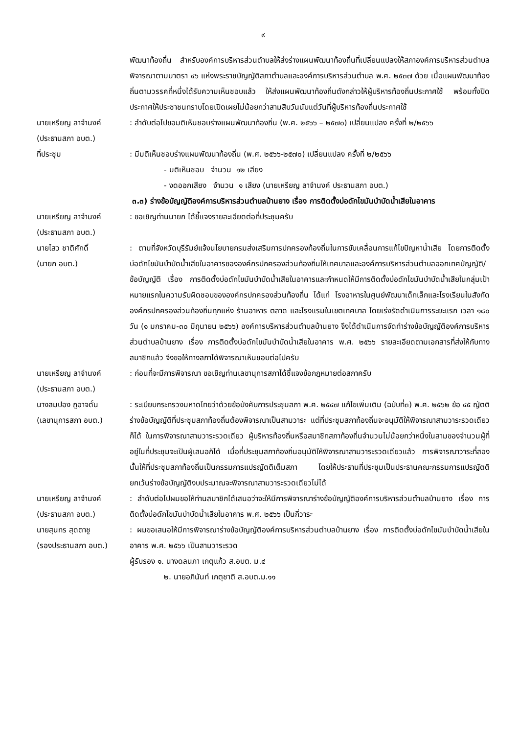๙
พัฒนาท้องถิ่น สำหรับองค์การบริหารส่วนตำบลให้ส่งร่างแผนพัฒนาท้องถิ่นที่เปลี่ยนแปลงให้สภาองค์การบริหารส่วนตำบลพิจารณาตามมาตรา ๔๖ แห่งพระราชบัญญัติสภาตำบลและองค์การบริหารส่วนตำบล พ.ศ. ๒๕๓๗ ด้วย เมื่อแผนพัฒนาท้องถิ่นตามวรรคที่หนึ่งได้รับความเห็นชอบแล้ว ให้ส่งแผนพัฒนาท้องถิ่นดังกล่าวให้ผู้บริหารท้องถิ่นประกาศใช้ พร้อมทั้งปิดประกาศให้ประชาชนทราบโดยเปิดเผยไม่น้อยกว่าสามสิบวันนับแต่วันที่ผู้บริหารท้องถิ่นประกาศใช้
นายเหรียญ ลาจำนงค์
(ประธานสภา อบต.)
: ลำดับต่อไปขอมติเห็นชอบร่างแผนพัฒนาท้องถิ่น (พ.ศ. ๒๕๖๖ – ๒๕๗๐) เปลี่ยนแปลง ครั้งที่ ๒/๒๕๖๖
ที่ประชุม : มีมติเห็นชอบร่างแผนพัฒนาท้องถิ่น (พ.ศ. ๒๕๖๖-๒๕๗๐) เปลี่ยนแปลง ครั้งที่ ๒/๒๕๖๖
- มติเห็นชอบ จำนวน ๑๒ เสียง
- งดออกเสียง จำนวน ๑ เสียง (นายเหรียญ ลาจำนงค์ ประธานสภา อบต.)
๓.๓) ร่างข้อบัญญัติองค์การบริหารส่วนตำบลบ้านยาง เรื่อง การติดตั้งบ่อดักไขมันบำบัดน้ำเสียในอาคาร
นายเหรียญ ลาจำนงค์
(ประธานสภา อบต.)
: ขอเชิญท่านนายก ได้ชี้แจงรายละเอียดต่อที่ประชุมครับ
นายไสว ชาติศักดิ์
(นายก อบต.)
: ตามที่จังหวัดบุรีรัมย์แจ้งนโยบายกรมส่งเสริมการปกครองท้องถิ่นในการขับเคลื่อนการแก้ไขปัญหาน้ำเสีย โดยการติดตั้งบ่อดักไขมันบำบัดน้ำเสียในอาคารขององค์กรปกครองส่วนท้องถิ่นให้เทศบาลและองค์การบริหารส่วนตำบลออกเทศบัญญัติ/ข้อบัญญัติ เรื่อง การติดตั้งบ่อดักไขมันบำบัดน้ำเสียในอาคารและกำหนดให้มีการติดตั้งบ่อดักไขมันบำบัดน้ำเสียในกลุ่มเป้าหมายแรกในความรับผิดชอบขององค์กรปกครองส่วนท้องถิ่น ได้แก่ โรงอาหารในศูนย์พัฒนาเด็กเล็กและโรงเรียนในสังกัดองค์กรปกครองส่วนท้องถิ่นทุกแห่ง ร้านอาหาร ตลาด และโรงแรมในเขตเทศบาล โดยเร่งรัดดำเนินการระยะแรก เวลา ๑๘๐ วัน (๑ มกราคม-๓๐ มิถุนายน ๒๕๖๖) องค์การบริหารส่วนตำบลบ้านยาง จึงได้ดำเนินการจัดทำร่างข้อบัญญัติองค์การบริหารส่วนตำบลบ้านยาง เรื่อง การติดตั้งบ่อดักไขมันบำบัดน้ำเสียในอาคาร พ.ศ. ๒๕๖๖ รายละเอียดตามเอกสารที่ส่งให้กับทางสมาชิกแล้ว จึงขอให้ทางสภาได้พิจารณาเห็นชอบต่อไปครับ
นายเหรียญ ลาจำนงค์
(ประธานสภา อบต.)
: ก่อนที่จะมีการพิจารณา ขอเชิญท่านเลขานุการสภาได้ชี้แจงข้อกฎหมายต่อสภาครับ
นางสมปอง ภูอาจดั้น
(เลขานุการสภา อบต.)
: ระเบียบกระทรวงมหาดไทยว่าด้วยข้อบังคับการประชุมสภา พ.ศ. ๒๕๔๗ แก้ไขเพิ่มเติม (ฉบับที่๓) พ.ศ. ๒๕๖๒ ข้อ ๔๕ ญัตติร่างข้อบัญญัติที่ประชุมสภาท้องถิ่นต้องพิจารณาเป็นสามวาระ แต่ที่ประชุมสภาท้องถิ่นจะอนุมัติให้พิจารณาสามวาระรวดเดียวก็ได้ ในการพิจารณาสามวาระรวดเดียว ผู้บริหารท้องถิ่นหรือสมาชิกสภาท้องถิ่นจำนวนไม่น้อยกว่าหนึ่งในสามของจำนวนผู้ที่อยู่ในที่ประชุมจะเป็นผู้เสนอก็ได้ เมื่อที่ประชุมสภาท้องถิ่นอนุมัติให้พิจารณาสามวาระรวดเดียวแล้ว การพิจารณาวาระที่สองนั้นให้ที่ประชุมสภาท้องถิ่นเป็นกรรมการแปรญัตติเต็มสภา โดยให้ประธานที่ประชุมเป็นประธานคณะกรรมการแปรญัตติ ยกเว้นร่างข้อบัญญัติงบประมาณจะพิจารณาสามวาระรวดเดียวไม่ได้
นายเหรียญ ลาจำนงค์
(ประธานสภา อบต.)
: ลำดับต่อไปผมขอให้ท่านสมาชิกได้เสนอว่าจะให้มีการพิจารณาร่างข้อบัญญัติองค์การบริหารส่วนตำบลบ้านยาง เรื่อง การติดตั้งบ่อดักไขมันบำบัดน้ำเสียในอาคาร พ.ศ. ๒๕๖๖ เป็นกี่วาระ
นายสุนทร สุดตาชู
(รองประธานสภา อบต.)
: ผมขอเสนอให้มีการพิจารณาร่างข้อบัญญัติองค์การบริหารส่วนตำบลบ้านยาง เรื่อง การติดตั้งบ่อดักไขมันบำบัดน้ำเสียในอาคาร พ.ศ. ๒๕๖๖ เป็นสามวาระรวด
ผู้รับรอง ๑. นางดลนภา เกตุแก้ว ส.อบต. ม.๔
๒. นายอภินันท์ เกตุชาติ ส.อบต.ม.๑๑